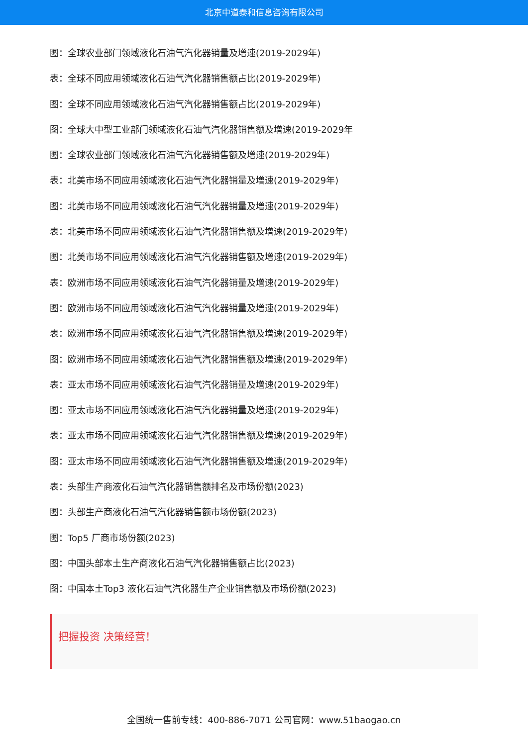北京中道泰和信息咨询有限公司
图：全球农业部门领域液化石油气汽化器销量及增速(2019-2029年)
表：全球不同应用领域液化石油气汽化器销售额占比(2019-2029年)
图：全球不同应用领域液化石油气汽化器销售额占比(2019-2029年)
图：全球大中型工业部门领域液化石油气汽化器销售额及增速(2019-2029年
图：全球农业部门领域液化石油气汽化器销售额及增速(2019-2029年)
表：北美市场不同应用领域液化石油气汽化器销量及增速(2019-2029年)
图：北美市场不同应用领域液化石油气汽化器销量及增速(2019-2029年)
表：北美市场不同应用领域液化石油气汽化器销售额及增速(2019-2029年)
图：北美市场不同应用领域液化石油气汽化器销售额及增速(2019-2029年)
表：欧洲市场不同应用领域液化石油气汽化器销量及增速(2019-2029年)
图：欧洲市场不同应用领域液化石油气汽化器销量及增速(2019-2029年)
表：欧洲市场不同应用领域液化石油气汽化器销售额及增速(2019-2029年)
图：欧洲市场不同应用领域液化石油气汽化器销售额及增速(2019-2029年)
表：亚太市场不同应用领域液化石油气汽化器销量及增速(2019-2029年)
图：亚太市场不同应用领域液化石油气汽化器销量及增速(2019-2029年)
表：亚太市场不同应用领域液化石油气汽化器销售额及增速(2019-2029年)
图：亚太市场不同应用领域液化石油气汽化器销售额及增速(2019-2029年)
表：头部生产商液化石油气汽化器销售额排名及市场份额(2023)
图：头部生产商液化石油气汽化器销售额市场份额(2023)
图：Top5 厂商市场份额(2023)
图：中国头部本土生产商液化石油气汽化器销售额占比(2023)
图：中国本土Top3 液化石油气汽化器生产企业销售额及市场份额(2023)
把握投资 决策经营！
全国统一售前专线：400-886-7071 公司官网：www.51baogao.cn